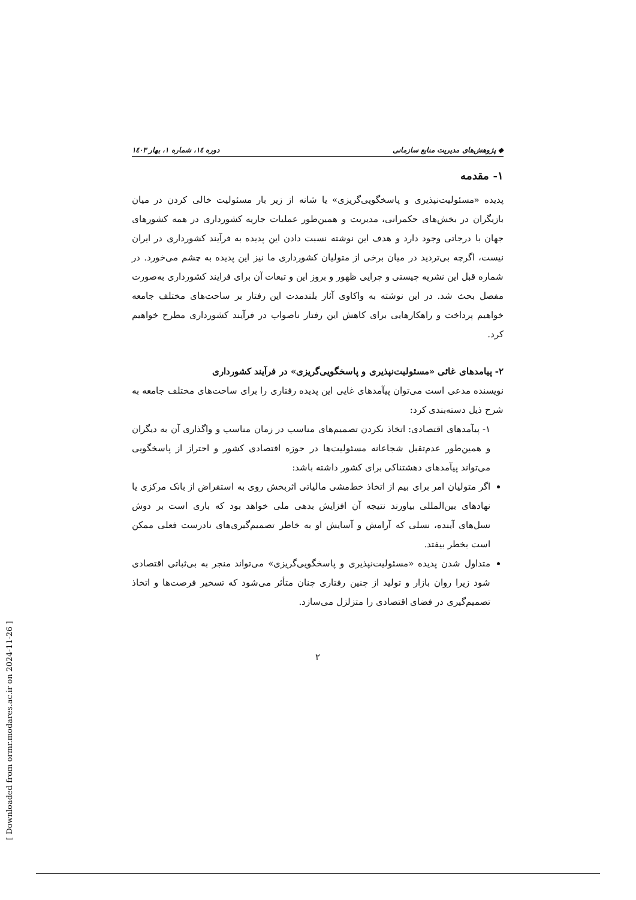◆ پژوهش‌های مدیریت منابع سازمانی دوره ۱٤، شماره ۱، بهار ۱٤۰۳
۱- مقدمه
پدیده «مسئولیت‌نپذیری و پاسخگویی‌گریزی» یا شانه از زیر بار مسئولیت خالی کردن در میان بازیگران در بخش‌های حکمرانی، مدیریت و همین‌طور عملیات جاریه کشورداری در همه کشورهای جهان با درجاتی وجود دارد و هدف این نوشته نسبت دادن این پدیده به فرآیند کشورداری در ایران نیست، اگرچه بی‌تردید در میان برخی از متولیان کشورداری ما نیز این پدیده به چشم می‌خورد. در شماره قبل این نشریه چیستی و چرایی ظهور و بروز این و تبعات آن برای فرایند کشورداری به‌صورت مفصل بحث شد. در این نوشته به واکاوی آثار بلندمدت این رفتار بر ساحت‌های مختلف جامعه خواهیم پرداخت و راهکارهایی برای کاهش این رفتار ناصواب در فرآیند کشورداری مطرح خواهیم کرد.
۲- پیامدهای غائی «مسئولیت‌نپذیری و پاسخگویی‌گریزی» در فرآیند کشورداری
نویسنده مدعی است می‌توان پیآمدهای غایی این پدیده رفتاری را برای ساحت‌های مختلف جامعه به شرح ذیل دسته‌بندی کرد:
۱- پیآمدهای اقتصادی: اتخاذ نکردن تصمیم‌های مناسب در زمان مناسب و واگذاری آن به دیگران و همین‌طور عدم‌تقبل شجاعانه مسئولیت‌ها در حوزه اقتصادی کشور و احتراز از پاسخگویی می‌تواند پیآمدهای دهشتناکی برای کشور داشته باشد:
اگر متولیان امر برای بیم از اتخاذ خط‌مشی مالیاتی اثربخش روی به استقراض از بانک مرکزی یا نهادهای بین‌المللی بیاورند نتیجه آن افزایش بدهی ملی خواهد بود که باری است بر دوش نسل‌های آینده، نسلی که آرامش و آسایش او به خاطر تصمیم‌گیری‌های نادرست فعلی ممکن است بخطر بیفتد.
متداول شدن پدیده «مسئولیت‌نپذیری و پاسخگویی‌گریزی» می‌تواند منجر به بی‌ثباتی اقتصادی شود زیرا روان بازار و تولید از چنین رفتاری چنان متأثر می‌شود که تسخیر فرصت‌ها و اتخاذ تصمیم‌گیری در فضای اقتصادی را متزلزل می‌سازد.
۲
[ Downloaded from ormr.modares.ac.ir on 2024-11-26 ]